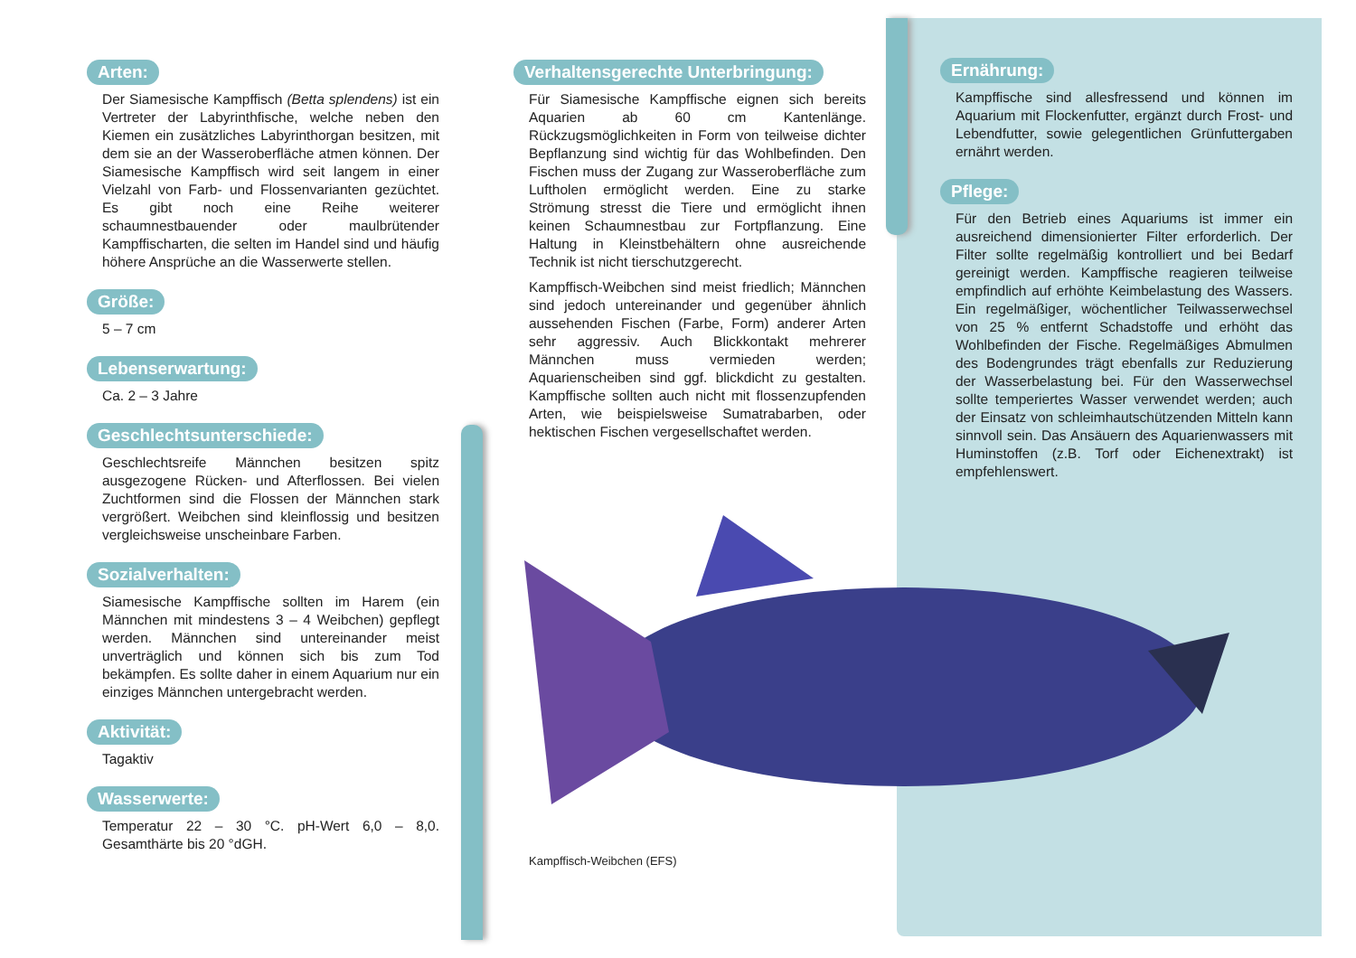Kampffisch-Weibchen (EFS)
Arten:
Der Siamesische Kampffisch (Betta splendens) ist ein Vertreter der Labyrinthfische, welche neben den Kiemen ein zusätzliches Labyrinthorgan besitzen, mit dem sie an der Wasseroberfläche atmen können. Der Siamesische Kampffisch wird seit langem in einer Vielzahl von Farb- und Flossenvarianten gezüchtet. Es gibt noch eine Reihe weiterer schaumnestbauender oder maulbrütender Kampffischarten, die selten im Handel sind und häufig höhere Ansprüche an die Wasserwerte stellen.
Größe:
5 – 7 cm
Lebenserwartung:
Ca. 2 – 3 Jahre
Geschlechtsunterschiede:
Geschlechtsreife Männchen besitzen spitz ausgezogene Rücken- und Afterflossen. Bei vielen Zuchtformen sind die Flossen der Männchen stark vergrößert. Weibchen sind kleinflossig und besitzen vergleichsweise unscheinbare Farben.
Sozialverhalten:
Siamesische Kampffische sollten im Harem (ein Männchen mit mindestens 3 – 4 Weibchen) gepflegt werden. Männchen sind untereinander meist unverträglich und können sich bis zum Tod bekämpfen. Es sollte daher in einem Aquarium nur ein einziges Männchen untergebracht werden.
Aktivität:
Tagaktiv
Wasserwerte:
Temperatur 22 – 30 °C. pH-Wert 6,0 – 8,0. Gesamthärte bis 20 °dGH.
Verhaltensgerechte Unterbringung:
Für Siamesische Kampffische eignen sich bereits Aquarien ab 60 cm Kantenlänge. Rückzugsmöglichkeiten in Form von teilweise dichter Bepflanzung sind wichtig für das Wohlbefinden. Den Fischen muss der Zugang zur Wasseroberfläche zum Luftholen ermöglicht werden. Eine zu starke Strömung stresst die Tiere und ermöglicht ihnen keinen Schaumnestbau zur Fortpflanzung. Eine Haltung in Kleinstbehältern ohne ausreichende Technik ist nicht tierschutzgerecht.
Kampffisch-Weibchen sind meist friedlich; Männchen sind jedoch untereinander und gegenüber ähnlich aussehenden Fischen (Farbe, Form) anderer Arten sehr aggressiv. Auch Blickkontakt mehrerer Männchen muss vermieden werden; Aquarienscheiben sind ggf. blickdicht zu gestalten. Kampffische sollten auch nicht mit flossenzupfenden Arten, wie beispielsweise Sumatrabarben, oder hektischen Fischen vergesellschaftet werden.
Ernährung:
Kampffische sind allesfressend und können im Aquarium mit Flockenfutter, ergänzt durch Frost- und Lebendfutter, sowie gelegentlichen Grünfuttergaben ernährt werden.
Pflege:
Für den Betrieb eines Aquariums ist immer ein ausreichend dimensionierter Filter erforderlich. Der Filter sollte regelmäßig kontrolliert und bei Bedarf gereinigt werden. Kampffische reagieren teilweise empfindlich auf erhöhte Keimbelastung des Wassers. Ein regelmäßiger, wöchentlicher Teilwasserwechsel von 25 % entfernt Schadstoffe und erhöht das Wohlbefinden der Fische. Regelmäßiges Abmulmen des Bodengrundes trägt ebenfalls zur Reduzierung der Wasserbelastung bei. Für den Wasserwechsel sollte temperiertes Wasser verwendet werden; auch der Einsatz von schleimhautschützenden Mitteln kann sinnvoll sein. Das Ansäuern des Aquarienwassers mit Huminstoffen (z.B. Torf oder Eichenextrakt) ist empfehlenswert.